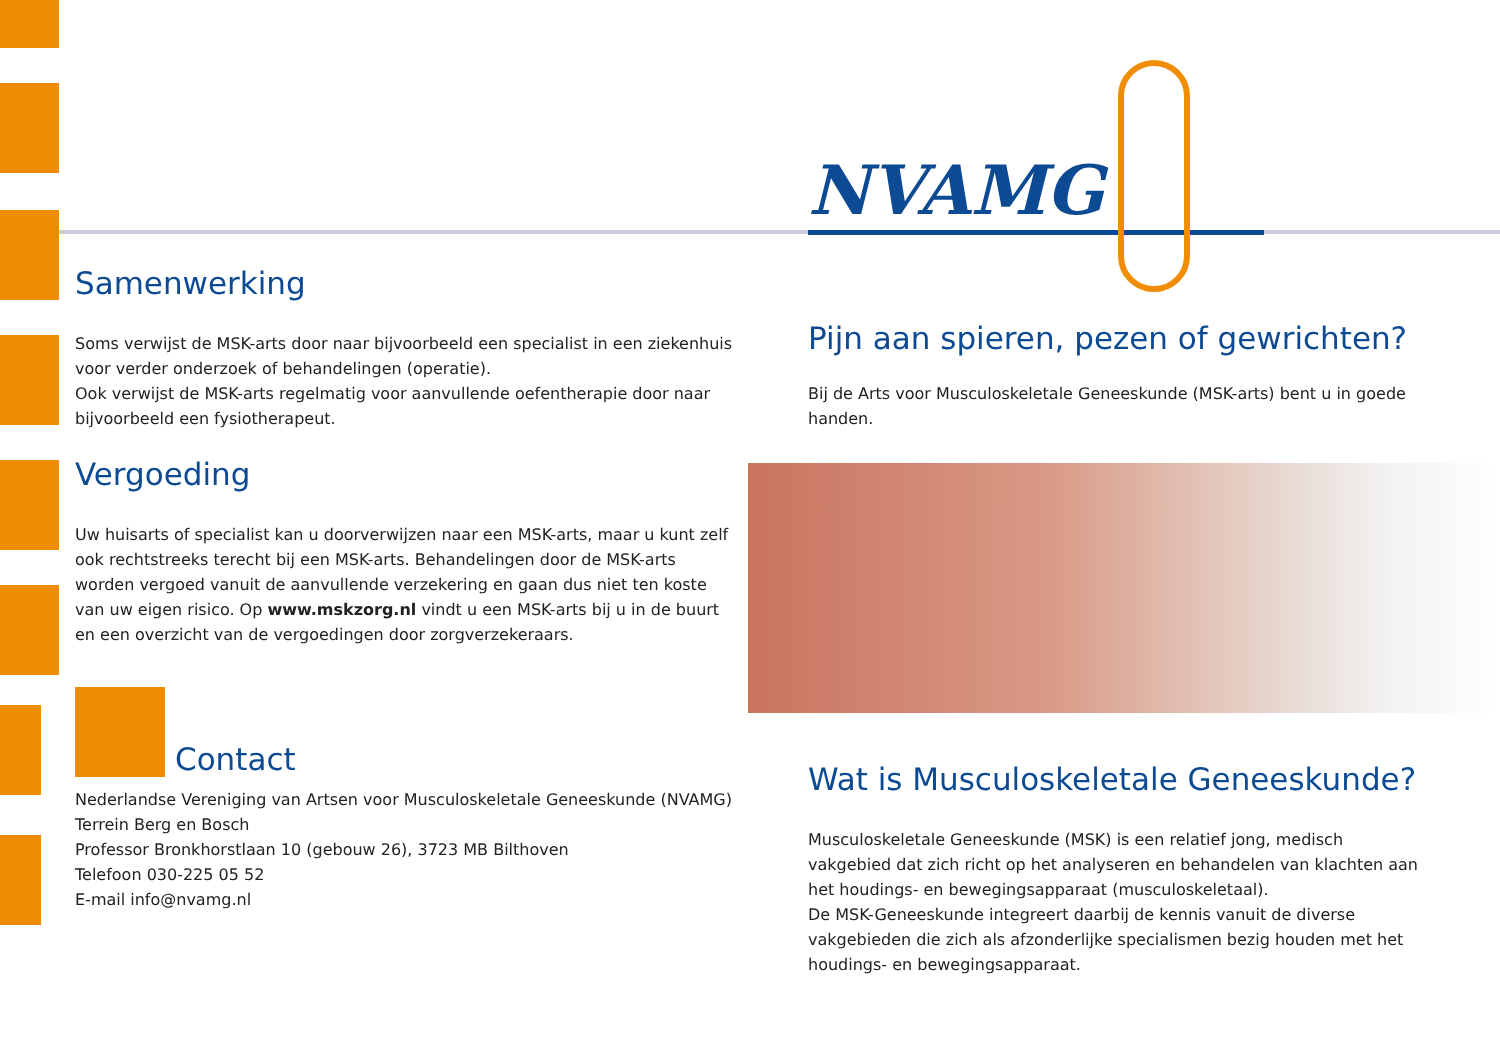Samenwerking
Soms verwijst de MSK-arts door naar bijvoorbeeld een specialist in een ziekenhuis voor verder onderzoek of behandelingen (operatie).
Ook verwijst de MSK-arts regelmatig voor aanvullende oefentherapie door naar bijvoorbeeld een fysiotherapeut.
Vergoeding
Uw huisarts of specialist kan u doorverwijzen naar een MSK-arts, maar u kunt zelf ook rechtstreeks terecht bij een MSK-arts. Behandelingen door de MSK-arts worden vergoed vanuit de aanvullende verzekering en gaan dus niet ten koste van uw eigen risico. Op www.mskzorg.nl vindt u een MSK-arts bij u in de buurt en een overzicht van de vergoedingen door zorgverzekeraars.
Contact
Nederlandse Vereniging van Artsen voor Musculoskeletale Geneeskunde (NVAMG)
Terrein Berg en Bosch
Professor Bronkhorstlaan 10 (gebouw 26), 3723 MB Bilthoven
Telefoon 030-225 05 52
E-mail info@nvamg.nl
NVAMG
Pijn aan spieren, pezen of gewrichten?
Bij de Arts voor Musculoskeletale Geneeskunde (MSK-arts) bent u in goede handen.
Wat is Musculoskeletale Geneeskunde?
Musculoskeletale Geneeskunde (MSK) is een relatief jong, medisch vakgebied dat zich richt op het analyseren en behandelen van klachten aan het houdings- en bewegingsapparaat (musculoskeletaal).
De MSK-Geneeskunde integreert daarbij de kennis vanuit de diverse vakgebieden die zich als afzonderlijke specialismen bezig houden met het houdings- en bewegingsapparaat.